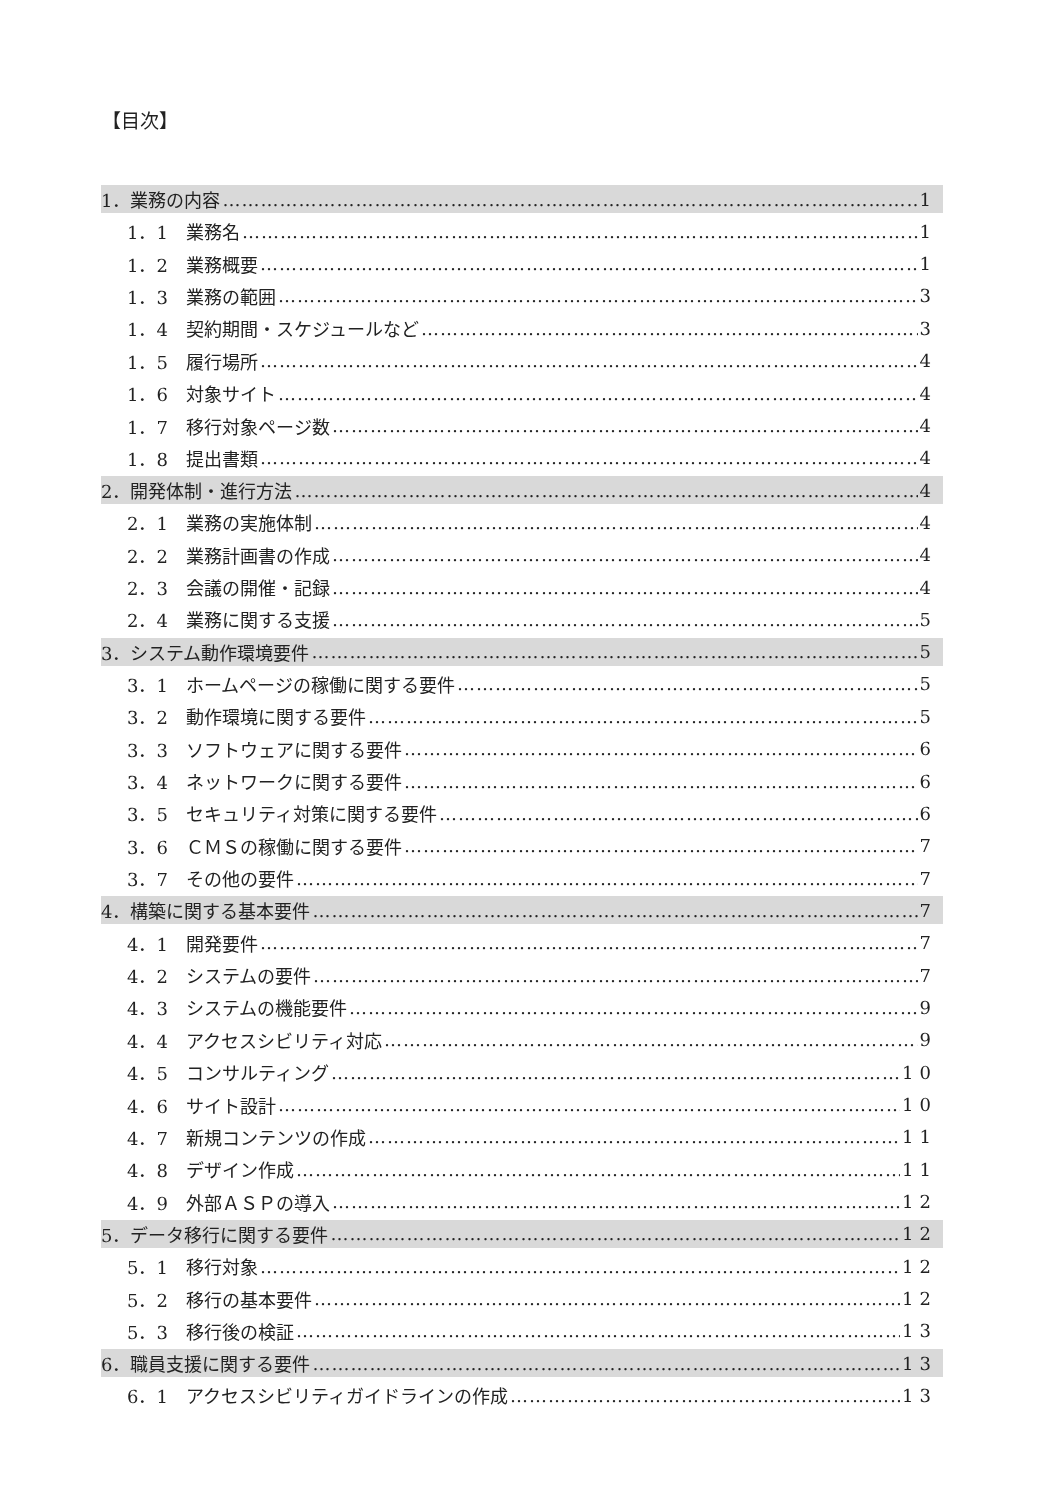【目次】
1．業務の内容 1
1．1　業務名 1
1．2　業務概要 1
1．3　業務の範囲 3
1．4　契約期間・スケジュールなど 3
1．5　履行場所 4
1．6　対象サイト 4
1．7　移行対象ページ数 4
1．8　提出書類 4
2．開発体制・進行方法 4
2．1　業務の実施体制 4
2．2　業務計画書の作成 4
2．3　会議の開催・記録 4
2．4　業務に関する支援 5
3．システム動作環境要件 5
3．1　ホームページの稼働に関する要件 5
3．2　動作環境に関する要件 5
3．3　ソフトウェアに関する要件 6
3．4　ネットワークに関する要件 6
3．5　セキュリティ対策に関する要件 6
3．6　ＣＭＳの稼働に関する要件 7
3．7　その他の要件 7
4．構築に関する基本要件 7
4．1　開発要件 7
4．2　システムの要件 7
4．3　システムの機能要件 9
4．4　アクセスシビリティ対応 9
4．5　コンサルティング 10
4．6　サイト設計 10
4．7　新規コンテンツの作成 11
4．8　デザイン作成 11
4．9　外部ＡＳＰの導入 12
5．データ移行に関する要件 12
5．1　移行対象 12
5．2　移行の基本要件 12
5．3　移行後の検証 13
6．職員支援に関する要件 13
6．1　アクセスシビリティガイドラインの作成 13